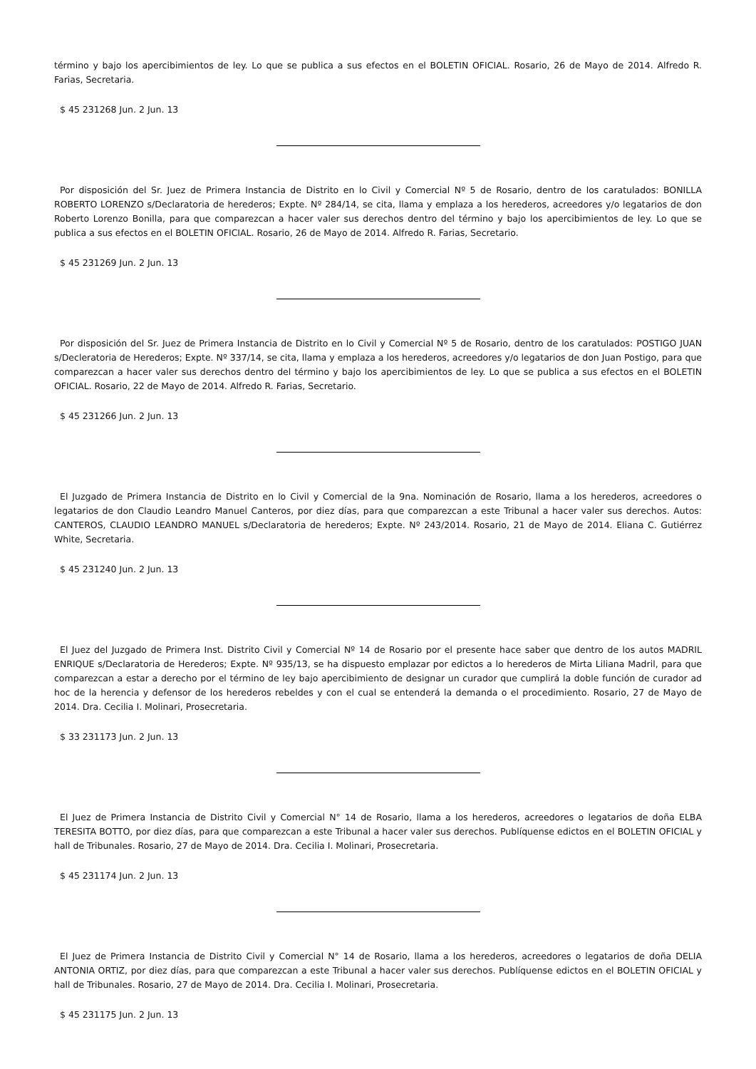término y bajo los apercibimientos de ley. Lo que se publica a sus efectos en el BOLETIN OFICIAL. Rosario, 26 de Mayo de 2014. Alfredo R. Farias, Secretaria.
$ 45 231268 Jun. 2 Jun. 13
Por disposición del Sr. Juez de Primera Instancia de Distrito en lo Civil y Comercial Nº 5 de Rosario, dentro de los caratulados: BONILLA ROBERTO LORENZO s/Declaratoria de herederos; Expte. Nº 284/14, se cita, llama y emplaza a los herederos, acreedores y/o legatarios de don Roberto Lorenzo Bonilla, para que comparezcan a hacer valer sus derechos dentro del término y bajo los apercibimientos de ley. Lo que se publica a sus efectos en el BOLETIN OFICIAL. Rosario, 26 de Mayo de 2014. Alfredo R. Farias, Secretario.
$ 45 231269 Jun. 2 Jun. 13
Por disposición del Sr. Juez de Primera Instancia de Distrito en lo Civil y Comercial Nº 5 de Rosario, dentro de los caratulados: POSTIGO JUAN s/Decleratoria de Herederos; Expte. Nº 337/14, se cita, llama y emplaza a los herederos, acreedores y/o legatarios de don Juan Postigo, para que comparezcan a hacer valer sus derechos dentro del término y bajo los apercibimientos de ley. Lo que se publica a sus efectos en el BOLETIN OFICIAL. Rosario, 22 de Mayo de 2014. Alfredo R. Farias, Secretario.
$ 45 231266 Jun. 2 Jun. 13
El Juzgado de Primera Instancia de Distrito en lo Civil y Comercial de la 9na. Nominación de Rosario, llama a los herederos, acreedores o legatarios de don Claudio Leandro Manuel Canteros, por diez días, para que comparezcan a este Tribunal a hacer valer sus derechos. Autos: CANTEROS, CLAUDIO LEANDRO MANUEL s/Declaratoria de herederos; Expte. Nº 243/2014. Rosario, 21 de Mayo de 2014. Eliana C. Gutiérrez White, Secretaria.
$ 45 231240 Jun. 2 Jun. 13
El Juez del Juzgado de Primera Inst. Distrito Civil y Comercial Nº 14 de Rosario por el presente hace saber que dentro de los autos MADRIL ENRIQUE s/Declaratoria de Herederos; Expte. Nº 935/13, se ha dispuesto emplazar por edictos a lo herederos de Mirta Liliana Madril, para que comparezcan a estar a derecho por el término de ley bajo apercibimiento de designar un curador que cumplirá la doble función de curador ad hoc de la herencia y defensor de los herederos rebeldes y con el cual se entenderá la demanda o el procedimiento. Rosario, 27 de Mayo de 2014. Dra. Cecilia I. Molinari, Prosecretaria.
$ 33 231173 Jun. 2 Jun. 13
El Juez de Primera Instancia de Distrito Civil y Comercial N° 14 de Rosario, llama a los herederos, acreedores o legatarios de doña ELBA TERESITA BOTTO, por diez días, para que comparezcan a este Tribunal a hacer valer sus derechos. Publíquense edictos en el BOLETIN OFICIAL y hall de Tribunales. Rosario, 27 de Mayo de 2014. Dra. Cecilia I. Molinari, Prosecretaria.
$ 45 231174 Jun. 2 Jun. 13
El Juez de Primera Instancia de Distrito Civil y Comercial N° 14 de Rosario, llama a los herederos, acreedores o legatarios de doña DELIA ANTONIA ORTIZ, por diez días, para que comparezcan a este Tribunal a hacer valer sus derechos. Publíquense edictos en el BOLETIN OFICIAL y hall de Tribunales. Rosario, 27 de Mayo de 2014. Dra. Cecilia I. Molinari, Prosecretaria.
$ 45 231175 Jun. 2 Jun. 13